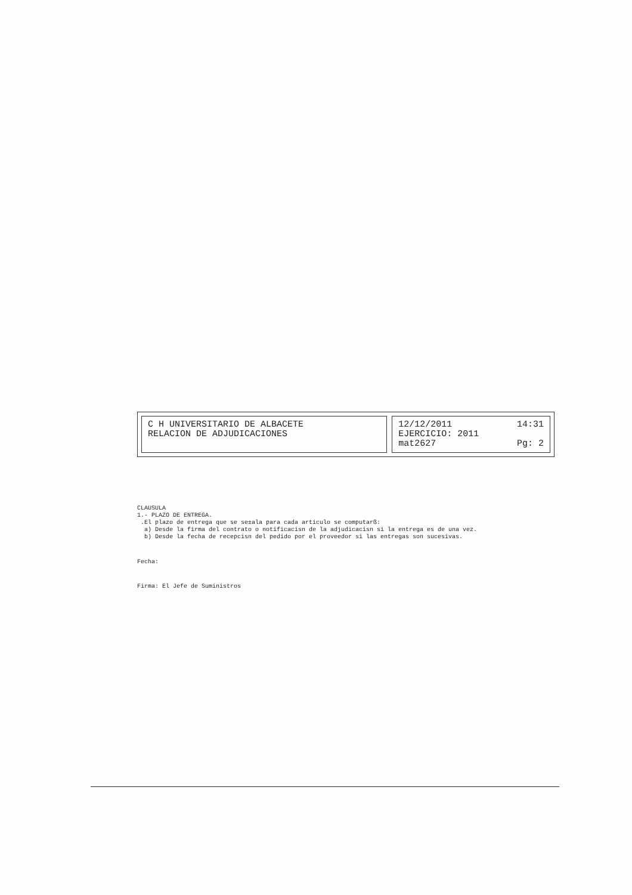C H UNIVERSITARIO DE ALBACETE
RELACION DE ADJUDICACIONES
12/12/2011 14:31
EJERCICIO: 2011
mat2627 Pg: 2
CLAUSULA 1.- PLAZO DE ENTREGA. .El plazo de entrega que se se±ala para cada artículo se computarß: a) Desde la firma del contrato o notificacisn de la adjudicacisn si la entrega es de una vez. b) Desde la fecha de recepcisn del pedido por el proveedor si las entregas son sucesivas.
Fecha:
Firma: El Jefe de Suministros